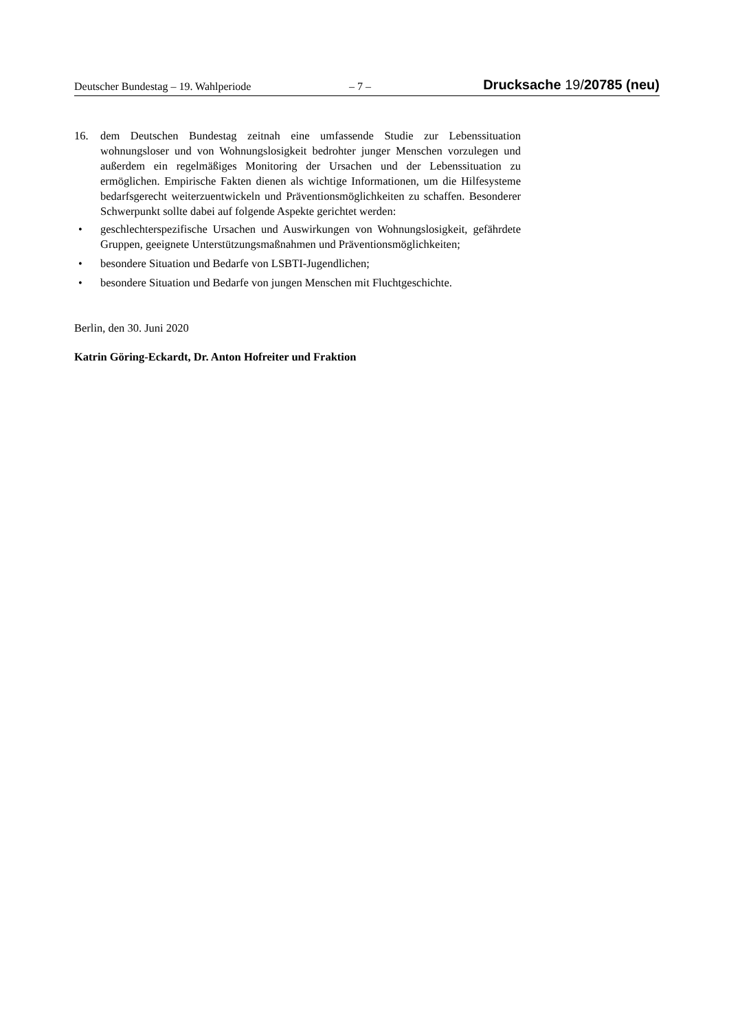Deutscher Bundestag – 19. Wahlperiode – 7 – Drucksache 19/20785 (neu)
16. dem Deutschen Bundestag zeitnah eine umfassende Studie zur Lebenssituation wohnungsloser und von Wohnungslosigkeit bedrohter junger Menschen vorzulegen und außerdem ein regelmäßiges Monitoring der Ursachen und der Lebenssituation zu ermöglichen. Empirische Fakten dienen als wichtige Informationen, um die Hilfesysteme bedarfsgerecht weiterzuentwickeln und Präventionsmöglichkeiten zu schaffen. Besonderer Schwerpunkt sollte dabei auf folgende Aspekte gerichtet werden:
• geschlechterspezifische Ursachen und Auswirkungen von Wohnungslosigkeit, gefährdete Gruppen, geeignete Unterstützungsmaßnahmen und Präventionsmöglichkeiten;
• besondere Situation und Bedarfe von LSBTI-Jugendlichen;
• besondere Situation und Bedarfe von jungen Menschen mit Fluchtgeschichte.
Berlin, den 30. Juni 2020
Katrin Göring-Eckardt, Dr. Anton Hofreiter und Fraktion